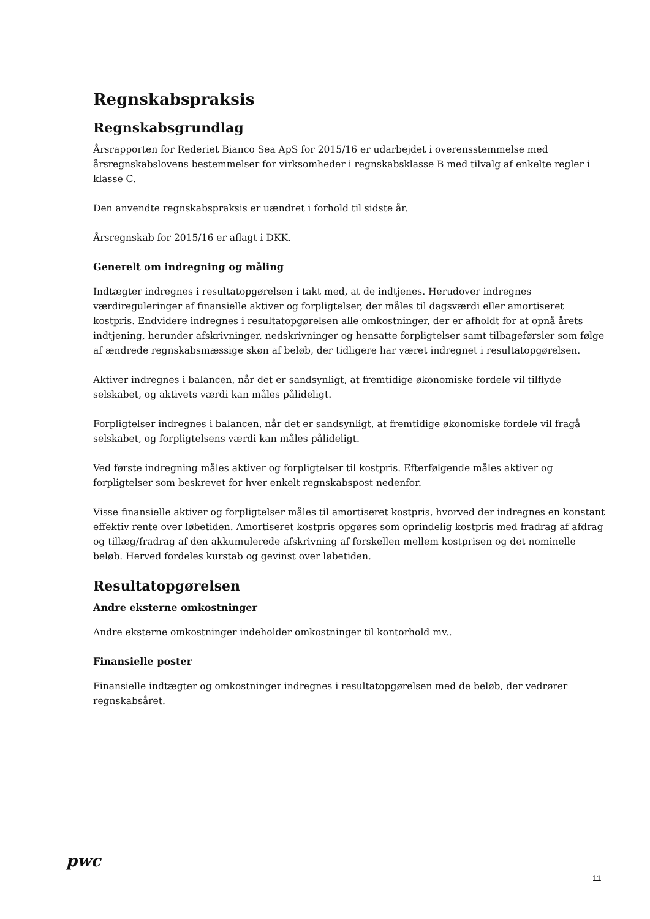Regnskabspraksis
Regnskabsgrundlag
Årsrapporten for Rederiet Bianco Sea ApS for 2015/16 er udarbejdet i overensstemmelse med årsregnskabslovens bestemmelser for virksomheder i regnskabsklasse B med tilvalg af enkelte regler i klasse C.
Den anvendte regnskabspraksis er uændret i forhold til sidste år.
Årsregnskab for 2015/16 er aflagt i DKK.
Generelt om indregning og måling
Indtægter indregnes i resultatopgørelsen i takt med, at de indtjenes. Herudover indregnes værdireguleringer af finansielle aktiver og forpligtelser, der måles til dagsværdi eller amortiseret kostpris. Endvidere indregnes i resultatopgørelsen alle omkostninger, der er afholdt for at opnå årets indtjening, herunder afskrivninger, nedskrivninger og hensatte forpligtelser samt tilbageførsler som følge af ændrede regnskabsmæssige skøn af beløb, der tidligere har været indregnet i resultatopgørelsen.
Aktiver indregnes i balancen, når det er sandsynligt, at fremtidige økonomiske fordele vil tilflyde selskabet, og aktivets værdi kan måles pålideligt.
Forpligtelser indregnes i balancen, når det er sandsynligt, at fremtidige økonomiske fordele vil fragå selskabet, og forpligtelsens værdi kan måles pålideligt.
Ved første indregning måles aktiver og forpligtelser til kostpris. Efterfølgende måles aktiver og forpligtelser som beskrevet for hver enkelt regnskabspost nedenfor.
Visse finansielle aktiver og forpligtelser måles til amortiseret kostpris, hvorved der indregnes en konstant effektiv rente over løbetiden. Amortiseret kostpris opgøres som oprindelig kostpris med fradrag af afdrag og tillæg/fradrag af den akkumulerede afskrivning af forskellen mellem kostprisen og det nominelle beløb. Herved fordeles kurstab og gevinst over løbetiden.
Resultatopgørelsen
Andre eksterne omkostninger
Andre eksterne omkostninger indeholder omkostninger til kontorhold mv..
Finansielle poster
Finansielle indtægter og omkostninger indregnes i resultatopgørelsen med de beløb, der vedrører regnskabsåret.
pwc
11